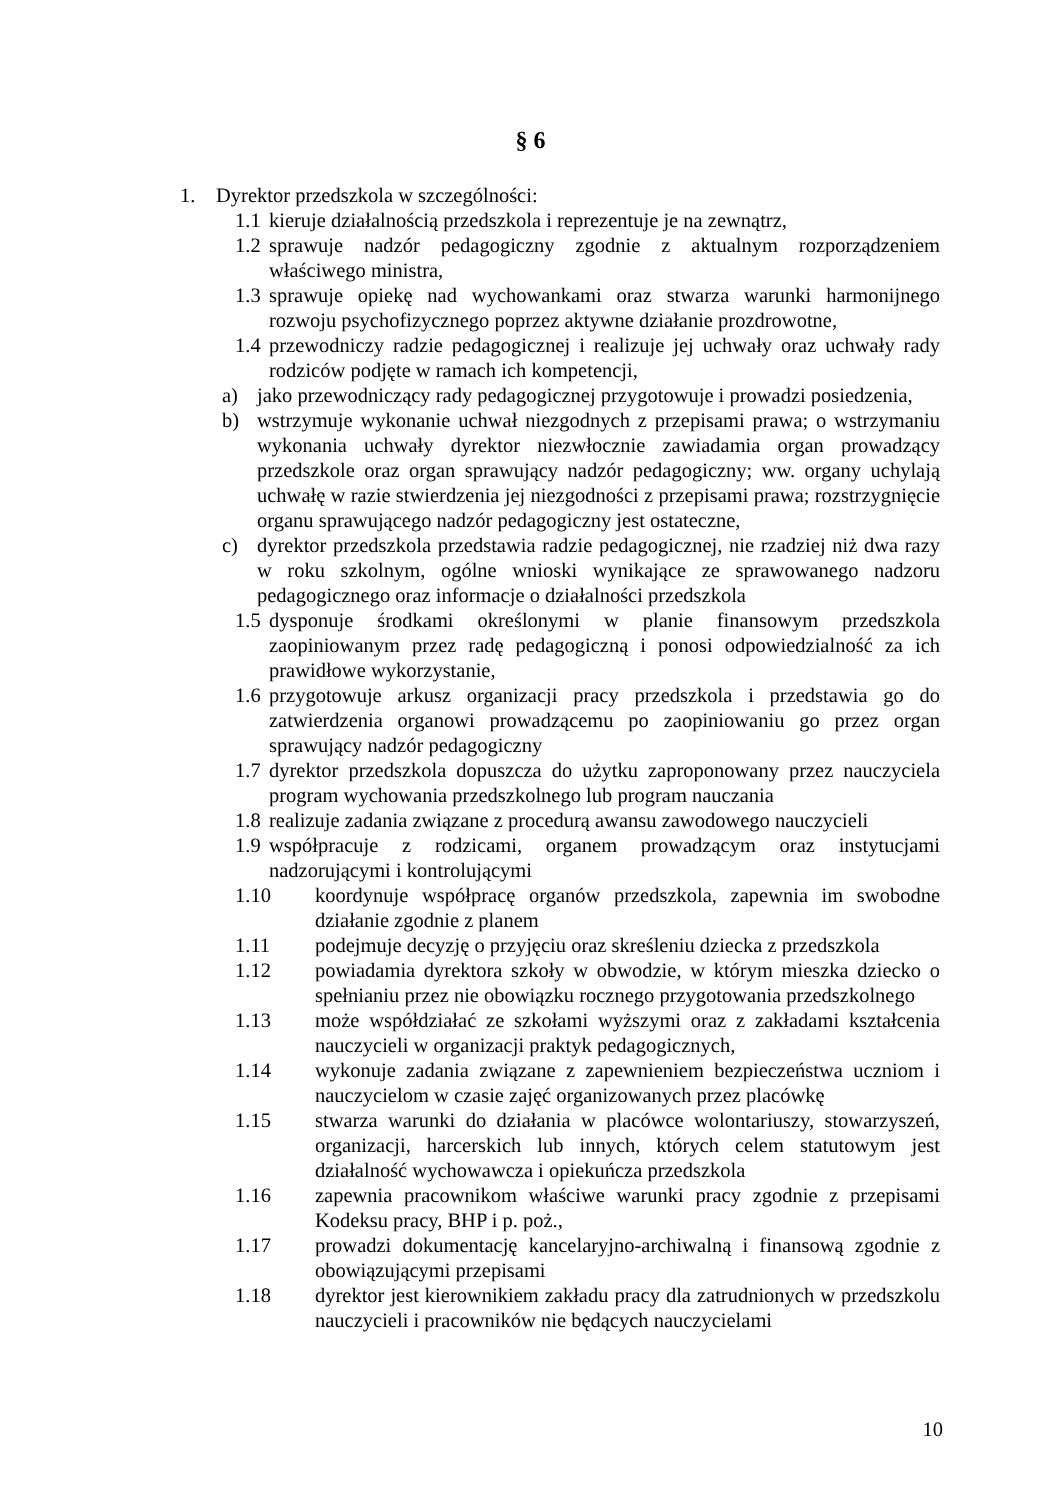§ 6
1. Dyrektor przedszkola w szczególności:
1.1 kieruje działalnością przedszkola i reprezentuje je na zewnątrz,
1.2 sprawuje nadzór pedagogiczny zgodnie z aktualnym rozporządzeniem właściwego ministra,
1.3 sprawuje opiekę nad wychowankami oraz stwarza warunki harmonijnego rozwoju psychofizycznego poprzez aktywne działanie prozdrowotne,
1.4 przewodniczy radzie pedagogicznej i realizuje jej uchwały oraz uchwały rady rodziców podjęte w ramach ich kompetencji,
a) jako przewodniczący rady pedagogicznej przygotowuje i prowadzi posiedzenia,
b) wstrzymuje wykonanie uchwał niezgodnych z przepisami prawa; o wstrzymaniu wykonania uchwały dyrektor niezwłocznie zawiadamia organ prowadzący przedszkole oraz organ sprawujący nadzór pedagogiczny; ww. organy uchylają uchwałę w razie stwierdzenia jej niezgodności z przepisami prawa; rozstrzygnięcie organu sprawującego nadzór pedagogiczny jest ostateczne,
c) dyrektor przedszkola przedstawia radzie pedagogicznej, nie rzadziej niż dwa razy w roku szkolnym, ogólne wnioski wynikające ze sprawowanego nadzoru pedagogicznego oraz informacje o działalności przedszkola
1.5 dysponuje środkami określonymi w planie finansowym przedszkola zaopiniowanym przez radę pedagogiczną i ponosi odpowiedzialność za ich prawidłowe wykorzystanie,
1.6 przygotowuje arkusz organizacji pracy przedszkola i przedstawia go do zatwierdzenia organowi prowadzącemu po zaopiniowaniu go przez organ sprawujący nadzór pedagogiczny
1.7 dyrektor przedszkola dopuszcza do użytku zaproponowany przez nauczyciela program wychowania przedszkolnego lub program nauczania
1.8 realizuje zadania związane z procedurą awansu zawodowego nauczycieli
1.9 współpracuje z rodzicami, organem prowadzącym oraz instytucjami nadzorującymi i kontrolującymi
1.10 koordynuje współpracę organów przedszkola, zapewnia im swobodne działanie zgodnie z planem
1.11 podejmuje decyzję o przyjęciu oraz skreśleniu dziecka z przedszkola
1.12 powiadamia dyrektora szkoły w obwodzie, w którym mieszka dziecko o spełnianiu przez nie obowiązku rocznego przygotowania przedszkolnego
1.13 może współdziałać ze szkołami wyższymi oraz z zakładami kształcenia nauczycieli w organizacji praktyk pedagogicznych,
1.14 wykonuje zadania związane z zapewnieniem bezpieczeństwa uczniom i nauczycielom w czasie zajęć organizowanych przez placówkę
1.15 stwarza warunki do działania w placówce wolontariuszy, stowarzyszeń, organizacji, harcerskich lub innych, których celem statutowym jest działalność wychowawcza i opiekuńcza przedszkola
1.16 zapewnia pracownikom właściwe warunki pracy zgodnie z przepisami Kodeksu pracy, BHP i p. poż.,
1.17 prowadzi dokumentację kancelaryjno-archiwalną i finansową zgodnie z obowiązującymi przepisami
1.18 dyrektor jest kierownikiem zakładu pracy dla zatrudnionych w przedszkolu nauczycieli i pracowników nie będących nauczycielami
10